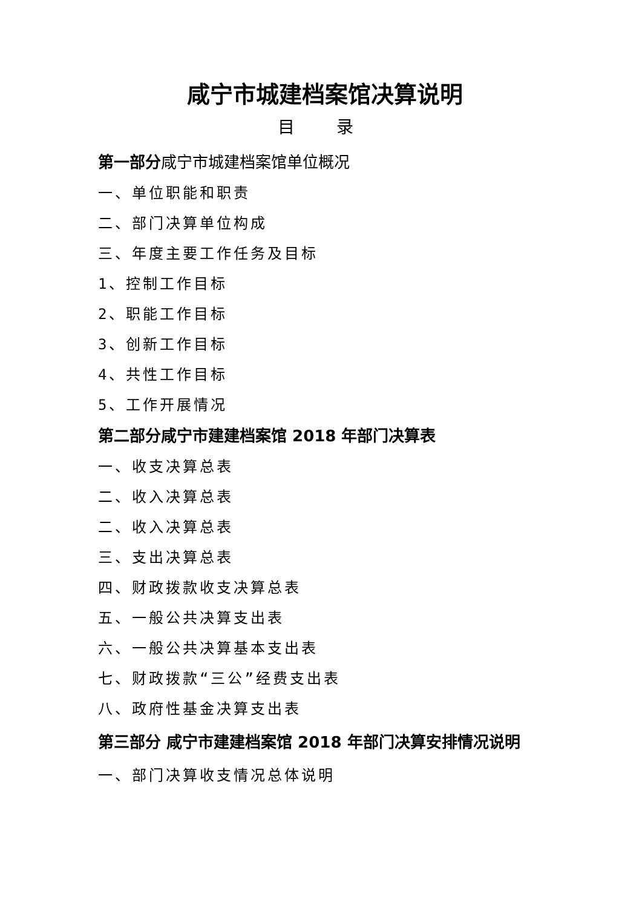咸宁市城建档案馆决算说明
目 录
第一部分咸宁市城建档案馆单位概况
一、单位职能和职责
二、部门决算单位构成
三、年度主要工作任务及目标
1、控制工作目标
2、职能工作目标
3、创新工作目标
4、共性工作目标
5、工作开展情况
第二部分咸宁市建建档案馆 2018 年部门决算表
一、收支决算总表
二、收入决算总表
二、收入决算总表
三、支出决算总表
四、财政拨款收支决算总表
五、一般公共决算支出表
六、一般公共决算基本支出表
七、财政拨款“三公”经费支出表
八、政府性基金决算支出表
第三部分 咸宁市建建档案馆 2018 年部门决算安排情况说明
一、部门决算收支情况总体说明